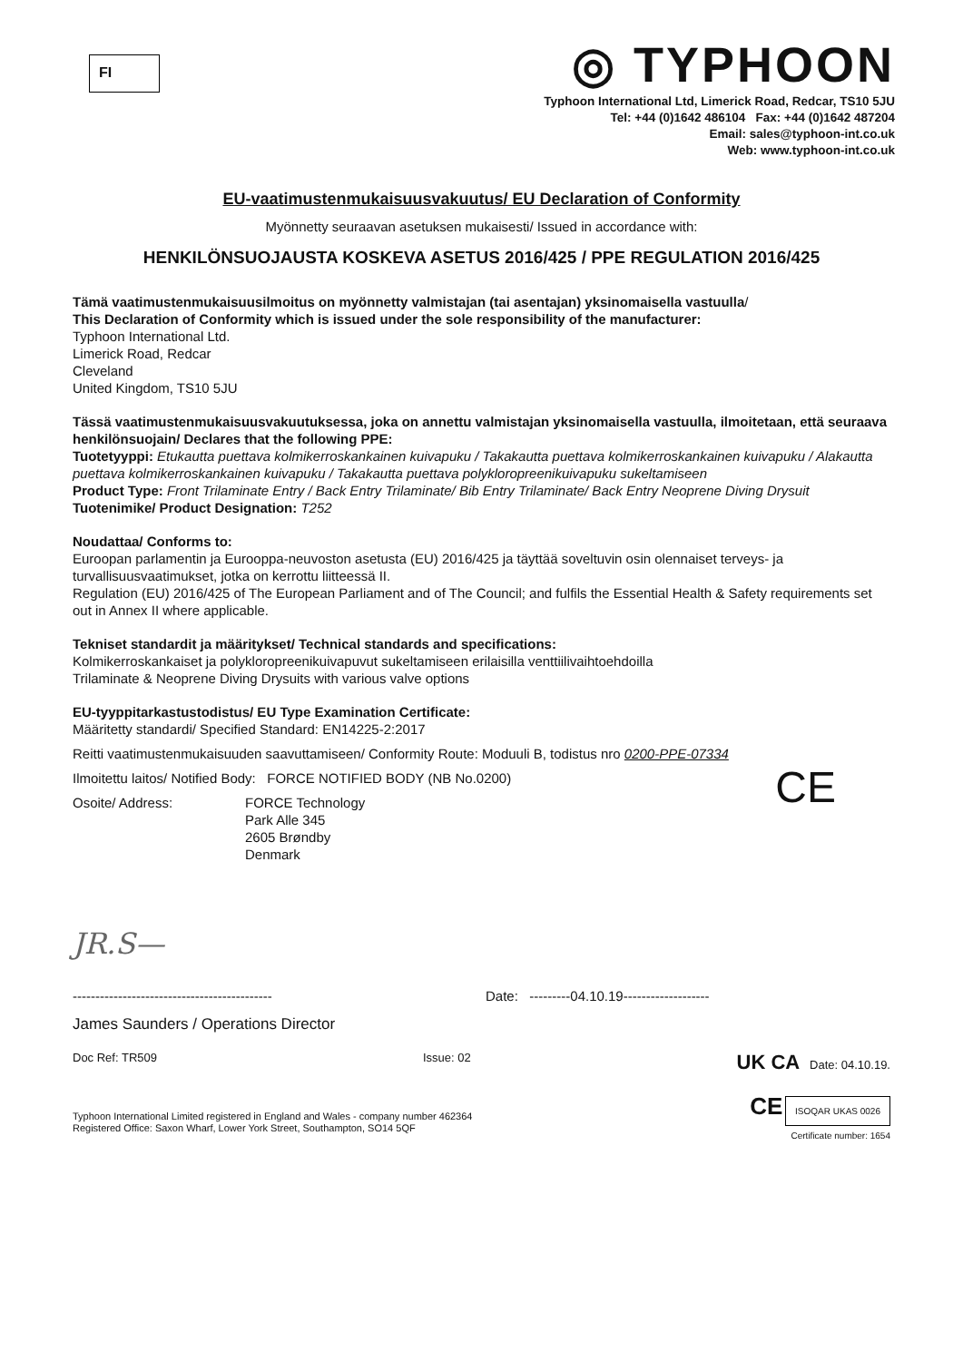FI
◎ TYPHOON
Typhoon International Ltd, Limerick Road, Redcar, TS10 5JU
Tel: +44 (0)1642 486104 Fax: +44 (0)1642 487204
Email: sales@typhoon-int.co.uk
Web: www.typhoon-int.co.uk
EU-vaatimustenmukaisuusvakuutus/ EU Declaration of Conformity
Myönnetty seuraavan asetuksen mukaisesti/ Issued in accordance with:
HENKILÖNSUOJAUSTA KOSKEVA ASETUS 2016/425 / PPE REGULATION 2016/425
Tämä vaatimustenmukaisuusilmoitus on myönnetty valmistajan (tai asentajan) yksinomaisella vastuulla/
This Declaration of Conformity which is issued under the sole responsibility of the manufacturer:
Typhoon International Ltd.
Limerick Road, Redcar
Cleveland
United Kingdom, TS10 5JU
Tässä vaatimustenmukaisuusvakuutuksessa, joka on annettu valmistajan yksinomaisella vastuulla, ilmoitetaan, että seuraava henkilönsuojain/ Declares that the following PPE:
Tuotetyyppi: Etukautta puettava kolmikerroskankainen kuivapuku / Takakautta puettava kolmikerroskankainen kuivapuku / Alakautta puettava kolmikerroskankainen kuivapuku / Takakautta puettava polykloropreenikuivapuku sukeltamiseen
Product Type: Front Trilaminate Entry / Back Entry Trilaminate/ Bib Entry Trilaminate/ Back Entry Neoprene Diving Drysuit
Tuotenimike/ Product Designation: T252
Noudattaa/ Conforms to:
Euroopan parlamentin ja Eurooppa-neuvoston asetusta (EU) 2016/425 ja täyttää soveltuvin osin olennaiset terveys- ja turvallisuusvaatimukset, jotka on kerrottu liitteessä II.
Regulation (EU) 2016/425 of The European Parliament and of The Council; and fulfils the Essential Health & Safety requirements set out in Annex II where applicable.
Tekniset standardit ja määritykset/ Technical standards and specifications:
Kolmikerroskankaiset ja polykloropreenikuivapuvut sukeltamiseen erilaisilla venttiilivaihtoehdoilla
Trilaminate & Neoprene Diving Drysuits with various valve options
EU-tyyppitarkastustodistus/ EU Type Examination Certificate:
Määritetty standardi/ Specified Standard: EN14225-2:2017
Reitti vaatimustenmukaisuuden saavuttamiseen/ Conformity Route: Moduuli B, todistus nro 0200-PPE-07334
Ilmoitettu laitos/ Notified Body: FORCE NOTIFIED BODY (NB No.0200)
Osoite/ Address: FORCE Technology
Park Alle 345
2605 Brøndby
Denmark
CE
JR.S—
-------------------------------------------- Date: ---------04.10.19-------------------
James Saunders / Operations Director
Doc Ref: TR509 Issue: 02 UK CA Date: 04.10.19.
Typhoon International Limited registered in England and Wales - company number 462364
Registered Office: Saxon Wharf, Lower York Street, Southampton, SO14 5QF
CE ISOQAR UKAS 0026
Certificate number: 1654